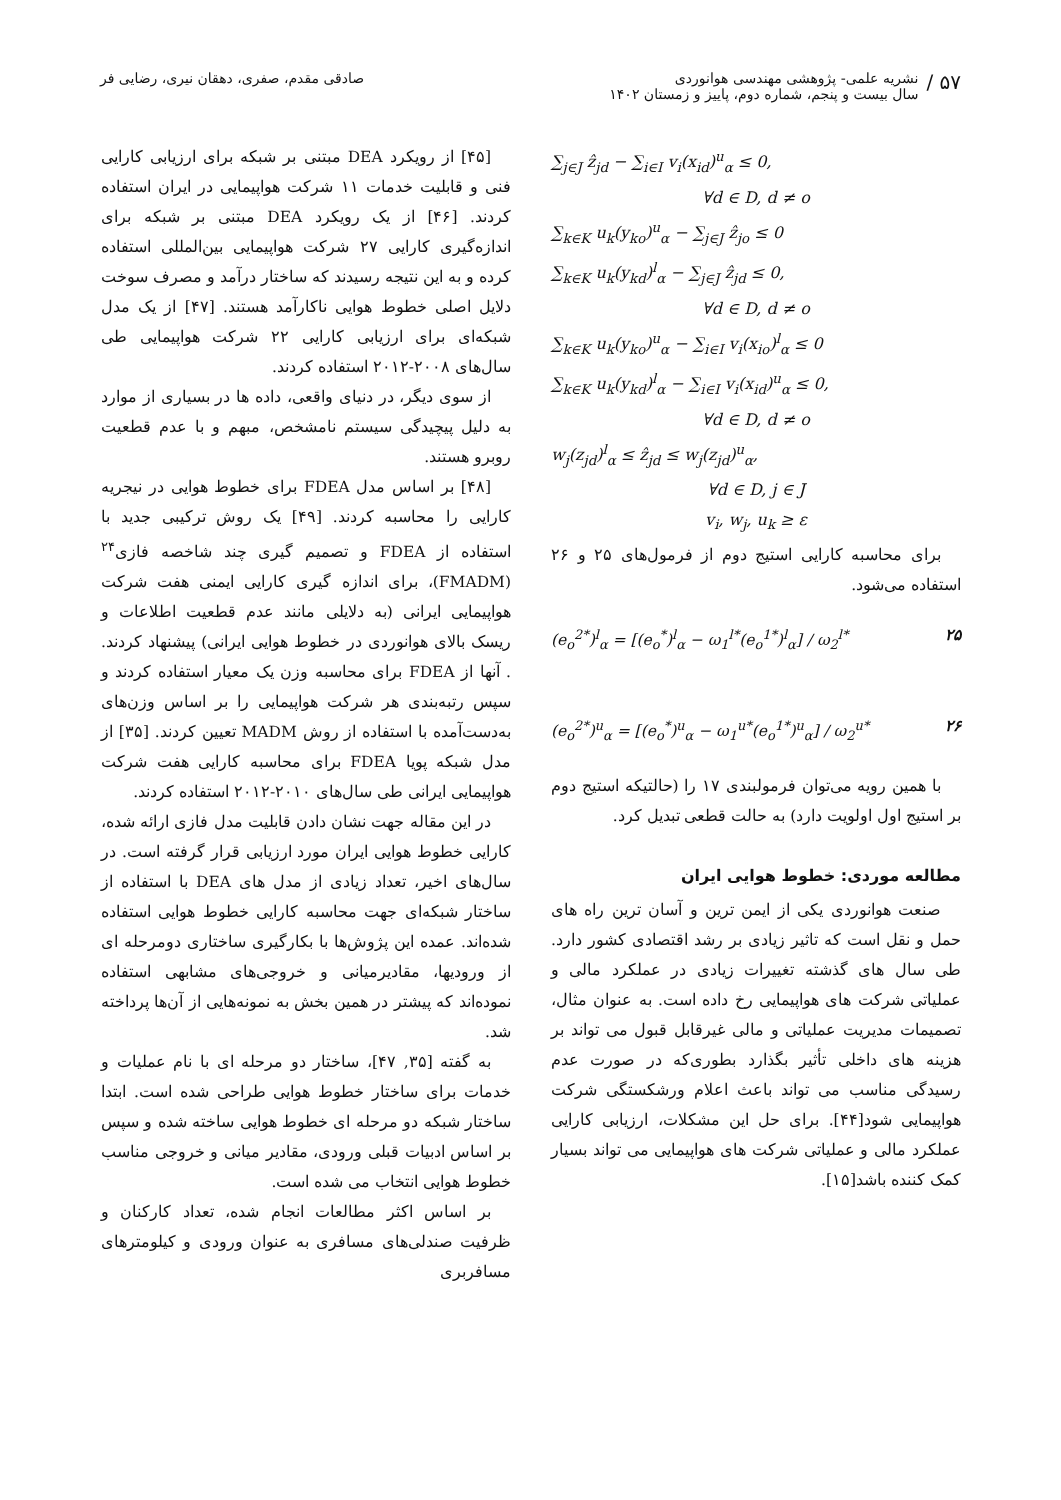۵۷ /
نشریه علمی- پژوهشی مهندسی هوانوردی
سال بیست و پنجم، شماره دوم، پاییز و زمستان ۱۴۰۲
صادقی مقدم، صفری، دهقان نیری، رضایی فر
∑<sub>j∈J</sub> ẑ<sub>jd</sub> − ∑<sub>i∈I</sub> v<sub>i</sub>(x<sub>id</sub>)<sup>u</sup><sub>α</sub> ≤ 0,
∀d ∈ D, d ≠ o
∑<sub>k∈K</sub> u<sub>k</sub>(y<sub>ko</sub>)<sup>u</sup><sub>α</sub> − ∑<sub>j∈J</sub> ẑ<sub>jo</sub> ≤ 0
∑<sub>k∈K</sub> u<sub>k</sub>(y<sub>kd</sub>)<sup>l</sup><sub>α</sub> − ∑<sub>j∈J</sub> ẑ<sub>jd</sub> ≤ 0,
∀d ∈ D, d ≠ o
∑<sub>k∈K</sub> u<sub>k</sub>(y<sub>ko</sub>)<sup>u</sup><sub>α</sub> − ∑<sub>i∈I</sub> v<sub>i</sub>(x<sub>io</sub>)<sup>l</sup><sub>α</sub> ≤ 0
∑<sub>k∈K</sub> u<sub>k</sub>(y<sub>kd</sub>)<sup>l</sup><sub>α</sub> − ∑<sub>i∈I</sub> v<sub>i</sub>(x<sub>id</sub>)<sup>u</sup><sub>α</sub> ≤ 0,
∀d ∈ D, d ≠ o
w<sub>j</sub>(z<sub>jd</sub>)<sup>l</sup><sub>α</sub> ≤ ẑ<sub>jd</sub> ≤ w<sub>j</sub>(z<sub>jd</sub>)<sup>u</sup><sub>α</sub>,
∀d ∈ D, j ∈ J
v<sub>i</sub>, w<sub>j</sub>, u<sub>k</sub> ≥ ε
برای محاسبه کارایی استیج دوم از فرمول‌های ۲۵ و ۲۶ استفاده می‌شود.
(e<sub>o</sub><sup>2*</sup>)<sup>l</sup><sub>α</sub> = [(e<sub>o</sub><sup>*</sup>)<sup>l</sup><sub>α</sub> − ω<sub>1</sub><sup>l*</sup>(e<sub>o</sub><sup>1*</sup>)<sup>l</sup><sub>α</sub>] / ω<sub>2</sub><sup>l*</sup> ۲۵
(e<sub>o</sub><sup>2*</sup>)<sup>u</sup><sub>α</sub> = [(e<sub>o</sub><sup>*</sup>)<sup>u</sup><sub>α</sub> − ω<sub>1</sub><sup>u*</sup>(e<sub>o</sub><sup>1*</sup>)<sup>u</sup><sub>α</sub>] / ω<sub>2</sub><sup>u*</sup> ۲۶
با همین رویه می‌توان فرمولبندی ۱۷ را (حالتیکه استیج دوم بر استیج اول اولویت دارد) به حالت قطعی تبدیل کرد.
مطالعه موردی: خطوط هوایی ایران
صنعت هوانوردی یکی از ایمن ترین و آسان ترین راه های حمل و نقل است که تاثیر زیادی بر رشد اقتصادی کشور دارد. طی سال های گذشته تغییرات زیادی در عملکرد مالی و عملیاتی شرکت های هواپیمایی رخ داده است. به عنوان مثال، تصمیمات مدیریت عملیاتی و مالی غیرقابل قبول می تواند بر هزینه های داخلی تأثیر بگذارد بطوری‌که در صورت عدم رسیدگی مناسب می تواند باعث اعلام ورشکستگی شرکت هواپیمایی شود[۴۴]. برای حل این مشکلات، ارزیابی کارایی عملکرد مالی و عملیاتی شرکت های هواپیمایی می تواند بسیار کمک کننده باشد[۱۵].
[۴۵] از رویکرد DEA مبتنی بر شبکه برای ارزیابی کارایی فنی و قابلیت خدمات ۱۱ شرکت هواپیمایی در ایران استفاده کردند. [۴۶] از یک رویکرد DEA مبتنی بر شبکه برای اندازه‌گیری کارایی ۲۷ شرکت هواپیمایی بین‌المللی استفاده کرده و به این نتیجه رسیدند که ساختار درآمد و مصرف سوخت دلایل اصلی خطوط هوایی ناکارآمد هستند. [۴۷] از یک مدل شبکه‌ای برای ارزیابی کارایی ۲۲ شرکت هواپیمایی طی سال‌های ۲۰۰۸-۲۰۱۲ استفاده کردند.
از سوی دیگر، در دنیای واقعی، داده ها در بسیاری از موارد به دلیل پیچیدگی سیستم نامشخص، مبهم و با عدم قطعیت روبرو هستند.
[۴۸] بر اساس مدل FDEA برای خطوط هوایی در نیجریه کارایی را محاسبه کردند. [۴۹] یک روش ترکیبی جدید با استفاده از FDEA و تصمیم گیری چند شاخصه فازی<sup>۲۴</sup> (FMADM)، برای اندازه گیری کارایی ایمنی هفت شرکت هواپیمایی ایرانی (به دلایلی مانند عدم قطعیت اطلاعات و ریسک بالای هوانوردی در خطوط هوایی ایرانی) پیشنهاد کردند. . آنها از FDEA برای محاسبه وزن یک معیار استفاده کردند و سپس رتبه‌بندی هر شرکت هواپیمایی را بر اساس وزن‌های به‌دست‌آمده با استفاده از روش MADM تعیین کردند. [۳۵] از مدل شبکه پویا FDEA برای محاسبه کارایی هفت شرکت هواپیمایی ایرانی طی سال‌های ۲۰۱۰-۲۰۱۲ استفاده کردند.
در این مقاله جهت نشان دادن قابلیت مدل فازی ارائه شده، کارایی خطوط هوایی ایران مورد ارزیابی قرار گرفته است. در سال‌های اخیر، تعداد زیادی از مدل های DEA با استفاده از ساختار شبکه‌ای جهت محاسبه کارایی خطوط هوایی استفاده شده‌اند. عمده این پژوش‌ها با بکارگیری ساختاری دومرحله ای از ورودیها، مقادیرمیانی و خروجی‌های مشابهی استفاده نموده‌اند که پیشتر در همین بخش به نمونه‌هایی از آن‌ها پرداخته شد.
به گفته [۳۵, ۴۷]، ساختار دو مرحله ای با نام عملیات و خدمات برای ساختار خطوط هوایی طراحی شده است. ابتدا ساختار شبکه دو مرحله ای خطوط هوایی ساخته شده و سپس بر اساس ادبیات قبلی ورودی، مقادیر میانی و خروجی مناسب خطوط هوایی انتخاب می شده است.
بر اساس اکثر مطالعات انجام شده، تعداد کارکنان و ظرفیت صندلی‌های مسافری به عنوان ورودی و کیلومترهای مسافربری